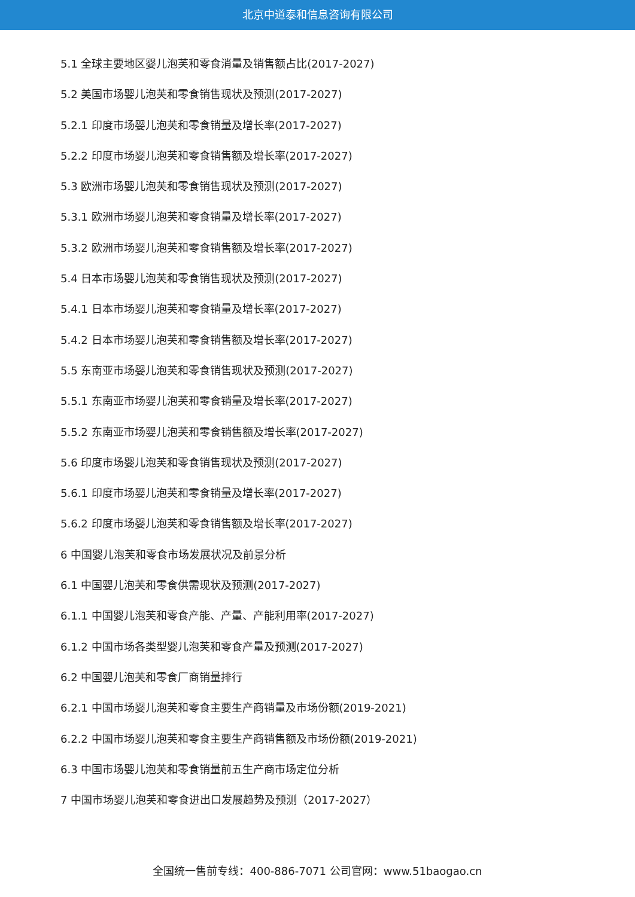北京中道泰和信息咨询有限公司
5.1 全球主要地区婴儿泡芙和零食消量及销售额占比(2017-2027)
5.2 美国市场婴儿泡芙和零食销售现状及预测(2017-2027)
5.2.1 印度市场婴儿泡芙和零食销量及增长率(2017-2027)
5.2.2 印度市场婴儿泡芙和零食销售额及增长率(2017-2027)
5.3 欧洲市场婴儿泡芙和零食销售现状及预测(2017-2027)
5.3.1 欧洲市场婴儿泡芙和零食销量及增长率(2017-2027)
5.3.2 欧洲市场婴儿泡芙和零食销售额及增长率(2017-2027)
5.4 日本市场婴儿泡芙和零食销售现状及预测(2017-2027)
5.4.1 日本市场婴儿泡芙和零食销量及增长率(2017-2027)
5.4.2 日本市场婴儿泡芙和零食销售额及增长率(2017-2027)
5.5 东南亚市场婴儿泡芙和零食销售现状及预测(2017-2027)
5.5.1 东南亚市场婴儿泡芙和零食销量及增长率(2017-2027)
5.5.2 东南亚市场婴儿泡芙和零食销售额及增长率(2017-2027)
5.6 印度市场婴儿泡芙和零食销售现状及预测(2017-2027)
5.6.1 印度市场婴儿泡芙和零食销量及增长率(2017-2027)
5.6.2 印度市场婴儿泡芙和零食销售额及增长率(2017-2027)
6 中国婴儿泡芙和零食市场发展状况及前景分析
6.1 中国婴儿泡芙和零食供需现状及预测(2017-2027)
6.1.1 中国婴儿泡芙和零食产能、产量、产能利用率(2017-2027)
6.1.2 中国市场各类型婴儿泡芙和零食产量及预测(2017-2027)
6.2 中国婴儿泡芙和零食厂商销量排行
6.2.1 中国市场婴儿泡芙和零食主要生产商销量及市场份额(2019-2021)
6.2.2 中国市场婴儿泡芙和零食主要生产商销售额及市场份额(2019-2021)
6.3 中国市场婴儿泡芙和零食销量前五生产商市场定位分析
7 中国市场婴儿泡芙和零食进出口发展趋势及预测（2017-2027）
全国统一售前专线：400-886-7071 公司官网：www.51baogao.cn